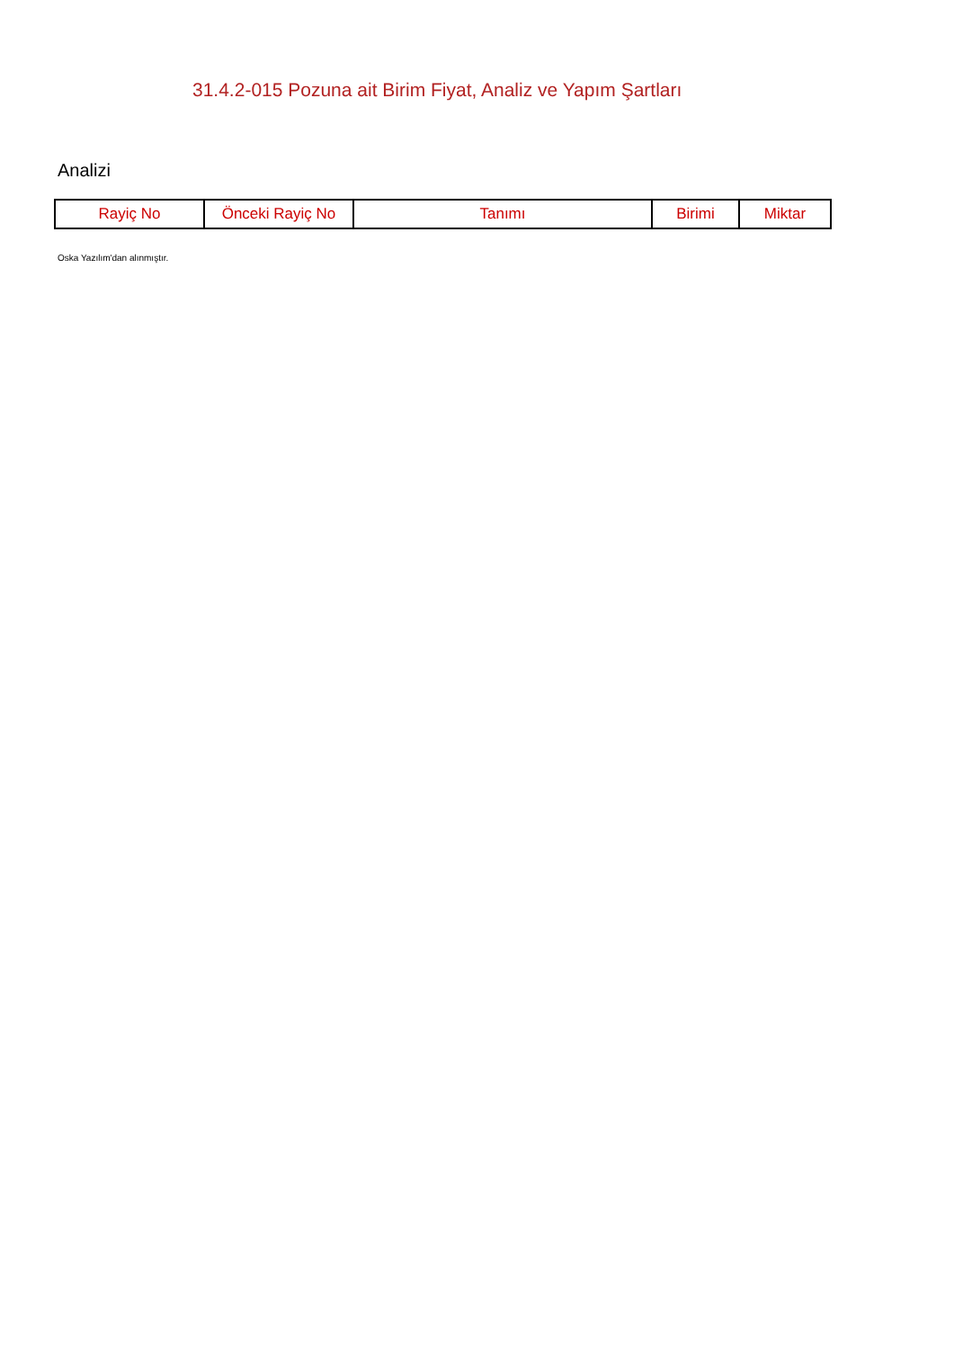31.4.2-015 Pozuna ait Birim Fiyat, Analiz ve Yapım Şartları
Analizi
| Rayiç No | Önceki Rayiç No | Tanımı | Birimi | Miktar |
| --- | --- | --- | --- | --- |
Oska Yazılım'dan alınmıştır.